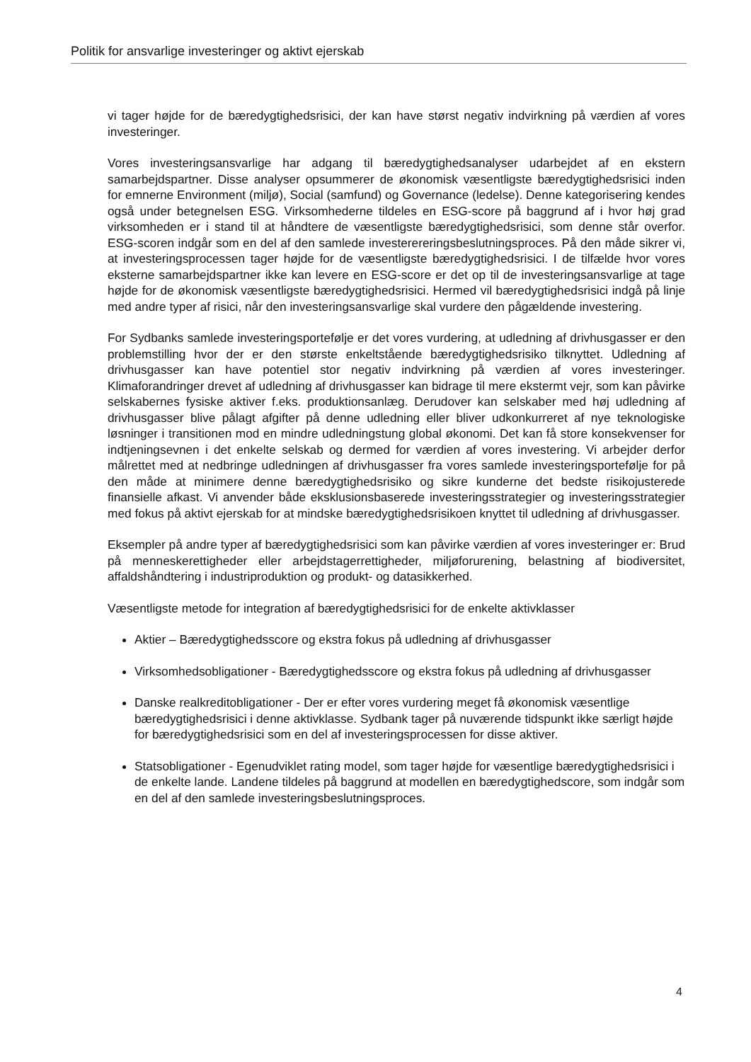Politik for ansvarlige investeringer og aktivt ejerskab
vi tager højde for de bæredygtighedsrisici, der kan have størst negativ indvirkning på værdien af vores investeringer.
Vores investeringsansvarlige har adgang til bæredygtighedsanalyser udarbejdet af en ekstern samarbejdspartner. Disse analyser opsummerer de økonomisk væsentligste bæredygtighedsrisici inden for emnerne Environment (miljø), Social (samfund) og Governance (ledelse). Denne kategorisering kendes også under betegnelsen ESG. Virksomhederne tildeles en ESG-score på baggrund af i hvor høj grad virksomheden er i stand til at håndtere de væsentligste bæredygtighedsrisici, som denne står overfor. ESG-scoren indgår som en del af den samlede investerereringsbeslutningsproces. På den måde sikrer vi, at investeringsprocessen tager højde for de væsentligste bæredygtighedsrisici. I de tilfælde hvor vores eksterne samarbejdspartner ikke kan levere en ESG-score er det op til de investeringsansvarlige at tage højde for de økonomisk væsentligste bæredygtighedsrisici. Hermed vil bæredygtighedsrisici indgå på linje med andre typer af risici, når den investeringsansvarlige skal vurdere den pågældende investering.
For Sydbanks samlede investeringsportefølje er det vores vurdering, at udledning af drivhusgasser er den problemstilling hvor der er den største enkeltstående bæredygtighedsrisiko tilknyttet. Udledning af drivhusgasser kan have potentiel stor negativ indvirkning på værdien af vores investeringer. Klimaforandringer drevet af udledning af drivhusgasser kan bidrage til mere ekstermt vejr, som kan påvirke selskabernes fysiske aktiver f.eks. produktionsanlæg. Derudover kan selskaber med høj udledning af drivhusgasser blive pålagt afgifter på denne udledning eller bliver udkonkurreret af nye teknologiske løsninger i transitionen mod en mindre udledningstung global økonomi. Det kan få store konsekvenser for indtjeningsevnen i det enkelte selskab og dermed for værdien af vores investering. Vi arbejder derfor målrettet med at nedbringe udledningen af drivhusgasser fra vores samlede investeringsportefølje for på den måde at minimere denne bæredygtighedsrisiko og sikre kunderne det bedste risikojusterede finansielle afkast. Vi anvender både eksklusionsbaserede investeringsstrategier og investeringsstrategier med fokus på aktivt ejerskab for at mindske bæredygtighedsrisikoen knyttet til udledning af drivhusgasser.
Eksempler på andre typer af bæredygtighedsrisici som kan påvirke værdien af vores investeringer er: Brud på menneskerettigheder eller arbejdstagerrettigheder, miljøforurening, belastning af biodiversitet, affaldshåndtering i industriproduktion og produkt- og datasikkerhed.
Væsentligste metode for integration af bæredygtighedsrisici for de enkelte aktivklasser
Aktier – Bæredygtighedsscore og ekstra fokus på udledning af drivhusgasser
Virksomhedsobligationer - Bæredygtighedsscore og ekstra fokus på udledning af drivhusgasser
Danske realkreditobligationer - Der er efter vores vurdering meget få økonomisk væsentlige bæredygtighedsrisici i denne aktivklasse. Sydbank tager på nuværende tidspunkt ikke særligt højde for bæredygtighedsrisici som en del af investeringsprocessen for disse aktiver.
Statsobligationer - Egenudviklet rating model, som tager højde for væsentlige bæredygtighedsrisici i de enkelte lande. Landene tildeles på baggrund at modellen en bæredygtighedscore, som indgår som en del af den samlede investeringsbeslutningsproces.
4